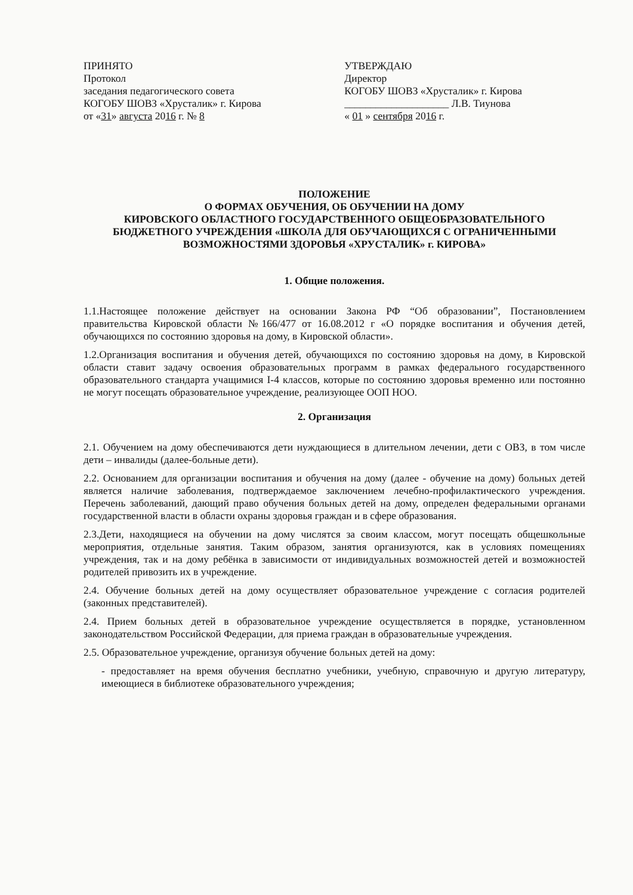ПРИНЯТО
Протокол
заседания педагогического совета
КОГОБУ ШОВЗ «Хрусталик» г. Кирова
от «31» августа 2016 г. № 8
УТВЕРЖДАЮ
Директор
КОГОБУ ШОВЗ «Хрусталик» г. Кирова
____________________ Л.В. Тиунова
« 01 » сентября 2016 г.
ПОЛОЖЕНИЕ
О ФОРМАХ ОБУЧЕНИЯ, ОБ ОБУЧЕНИИ НА ДОМУ
КИРОВСКОГО ОБЛАСТНОГО ГОСУДАРСТВЕННОГО ОБЩЕОБРАЗОВАТЕЛЬНОГО БЮДЖЕТНОГО УЧРЕЖДЕНИЯ «ШКОЛА ДЛЯ ОБУЧАЮЩИХСЯ С ОГРАНИЧЕННЫМИ ВОЗМОЖНОСТЯМИ ЗДОРОВЬЯ «ХРУСТАЛИК» г. КИРОВА»
1. Общие положения.
1.1.Настоящее положение действует на основании Закона РФ “Об образовании”, Постановлением правительства Кировской области №166/477 от 16.08.2012 г «О порядке воспитания и обучения детей, обучающихся по состоянию здоровья на дому, в Кировской области».
1.2.Организация воспитания и обучения детей, обучающихся по состоянию здоровья на дому, в Кировской области ставит задачу освоения образовательных программ в рамках федерального государственного образовательного стандарта учащимися I-4 классов, которые по состоянию здоровья временно или постоянно не могут посещать образовательное учреждение, реализующее ООП НОО.
2. Организация
2.1. Обучением на дому обеспечиваются дети нуждающиеся в длительном лечении, дети с ОВЗ, в том числе дети – инвалиды (далее-больные дети).
2.2. Основанием для организации воспитания и обучения на дому (далее - обучение на дому) больных детей является наличие заболевания, подтверждаемое заключением лечебно-профилактического учреждения. Перечень заболеваний, дающий право обучения больных детей на дому, определен федеральными органами государственной власти в области охраны здоровья граждан и в сфере образования.
2.3.Дети, находящиеся на обучении на дому числятся за своим классом, могут посещать общешкольные мероприятия, отдельные занятия. Таким образом, занятия организуются, как в условиях помещениях учреждения, так и на дому ребёнка в зависимости от индивидуальных возможностей детей и возможностей родителей привозить их в учреждение.
2.4. Обучение больных детей на дому осуществляет образовательное учреждение с согласия родителей (законных представителей).
2.4. Прием больных детей в образовательное учреждение осуществляется в порядке, установленном законодательством Российской Федерации, для приема граждан в образовательные учреждения.
2.5. Образовательное учреждение, организуя обучение больных детей на дому:
- предоставляет на время обучения бесплатно учебники, учебную, справочную и другую литературу, имеющиеся в библиотеке образовательного учреждения;